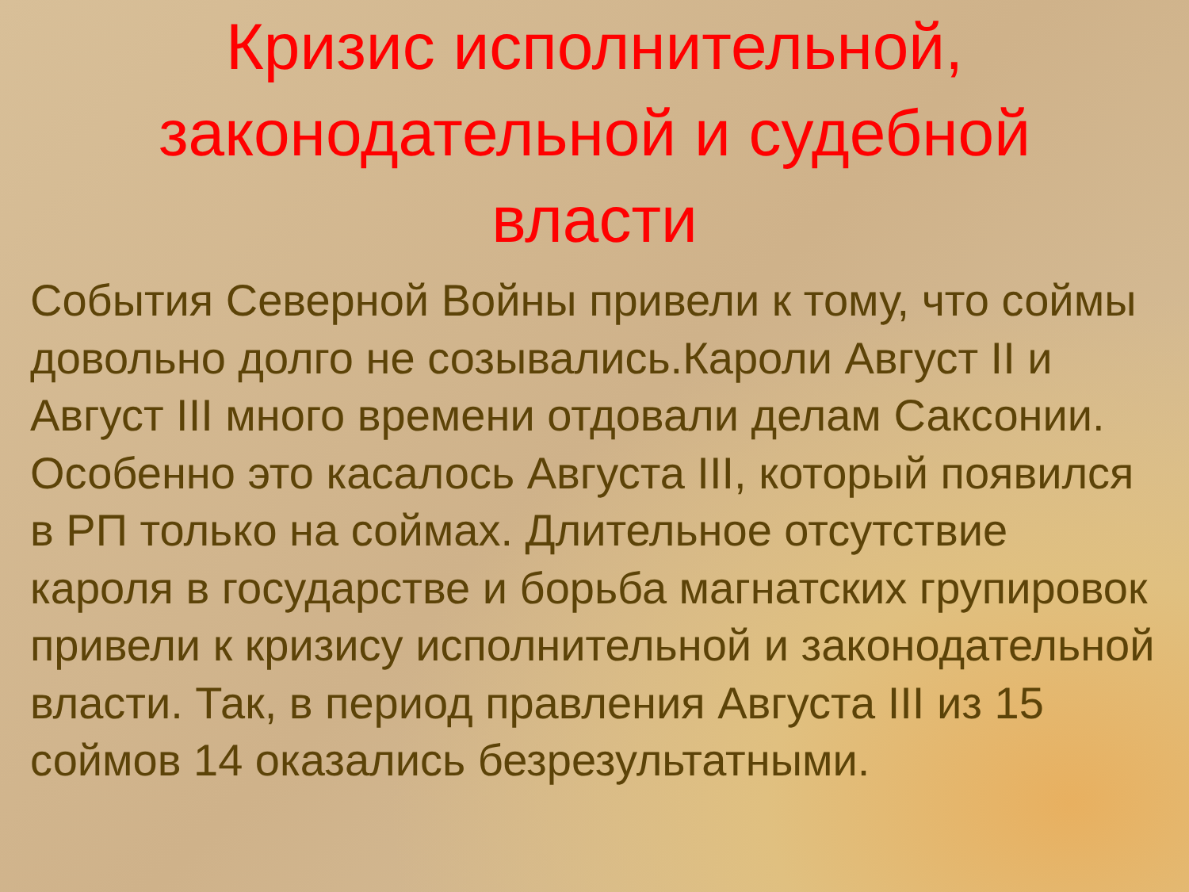Кризис исполнительной,
законодательной и судебной
власти
События Северной Войны привели к тому, что соймы довольно долго не созывались.Кароли Август II и Август III много времени отдовали делам Саксонии. Особенно это касалось Августа III, который появился в РП только на соймах. Длительное отсутствие кароля в государстве и борьба магнатских групировок привели к кризису исполнительной и законодательной власти. Так, в период правления Августа III из 15 соймов 14 оказались безрезультатными.